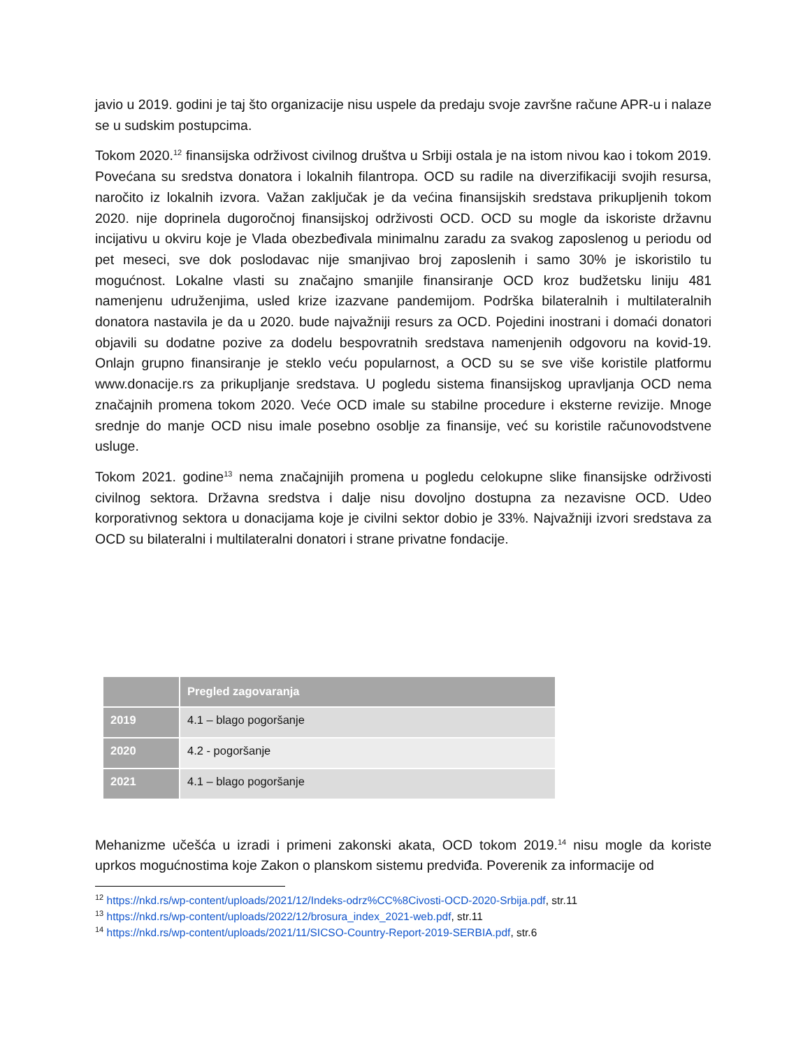javio u 2019. godini je taj što organizacije nisu uspele da predaju svoje završne račune APR-u i nalaze se u sudskim postupcima.
Tokom 2020.<sup>12</sup> finansijska održivost civilnog društva u Srbiji ostala je na istom nivou kao i tokom 2019. Povećana su sredstva donatora i lokalnih filantropa. OCD su radile na diverzifikaciji svojih resursa, naročito iz lokalnih izvora. Važan zaključak je da većina finansijskih sredstava prikupljenih tokom 2020. nije doprinela dugoročnoj finansijskoj održivosti OCD. OCD su mogle da iskoriste državnu incijativu u okviru koje je Vlada obezbeđivala minimalnu zaradu za svakog zaposlenog u periodu od pet meseci, sve dok poslodavac nije smanjivao broj zaposlenih i samo 30% je iskoristilo tu mogućnost. Lokalne vlasti su značajno smanjile finansiranje OCD kroz budžetsku liniju 481 namenjenu udruženjima, usled krize izazvane pandemijom. Podrška bilateralnih i multilateralnih donatora nastavila je da u 2020. bude najvažniji resurs za OCD. Pojedini inostrani i domaći donatori objavili su dodatne pozive za dodelu bespovratnih sredstava namenjenih odgovoru na kovid-19. Onlajn grupno finansiranje je steklo veću popularnost, a OCD su se sve više koristile platformu www.donacije.rs za prikupljanje sredstava. U pogledu sistema finansijskog upravljanja OCD nema značajnih promena tokom 2020. Veće OCD imale su stabilne procedure i eksterne revizije. Mnoge srednje do manje OCD nisu imale posebno osoblje za finansije, već su koristile računovodstvene usluge.
Tokom 2021. godine<sup>13</sup> nema značajnijih promena u pogledu celokupne slike finansijske održivosti civilnog sektora. Državna sredstva i dalje nisu dovoljno dostupna za nezavisne OCD. Udeo korporativnog sektora u donacijama koje je civilni sektor dobio je 33%. Najvažniji izvori sredstava za OCD su bilateralni i multilateralni donatori i strane privatne fondacije.
| | Pregled zagovaranja |
| --- | --- |
| 2019 | 4.1 – blago pogoršanje |
| 2020 | 4.2 - pogoršanje |
| 2021 | 4.1 – blago pogoršanje |
Mehanizme učešća u izradi i primeni zakonski akata, OCD tokom 2019.<sup>14</sup> nisu mogle da koriste uprkos mogućnostima koje Zakon o planskom sistemu predviđa. Poverenik za informacije od
<sup>12</sup> https://nkd.rs/wp-content/uploads/2021/12/Indeks-odrz%CC%8Civosti-OCD-2020-Srbija.pdf, str.11
<sup>13</sup> https://nkd.rs/wp-content/uploads/2022/12/brosura_index_2021-web.pdf, str.11
<sup>14</sup> https://nkd.rs/wp-content/uploads/2021/11/SICSO-Country-Report-2019-SERBIA.pdf, str.6